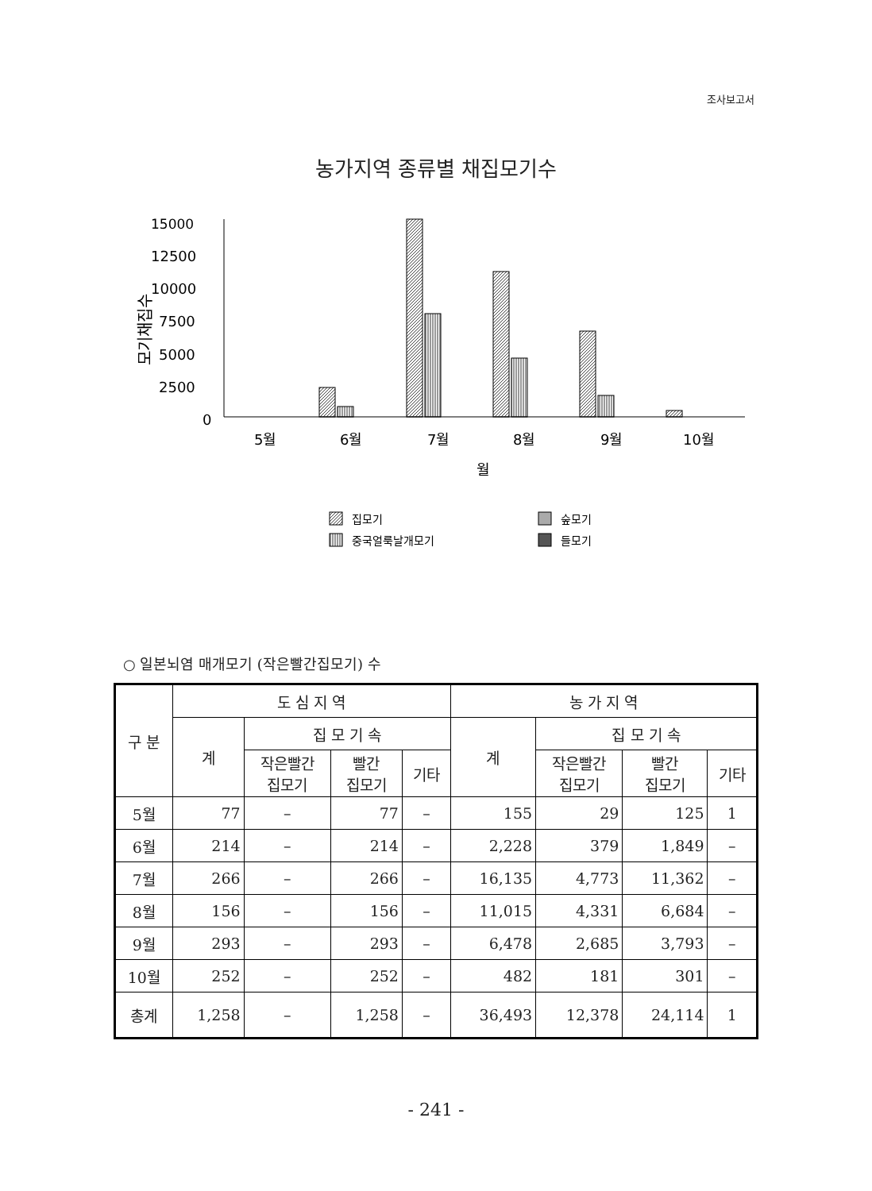조사보고서
농가지역 종류별 채집모기수
15000
12500
10000
7500
5000
2500
0
모기채집수
5월
6월
7월
8월
9월
10월
월
집모기
숲모기
중국얼룩날개모기
들모기
○ 일본뇌염 매개모기 (작은빨간집모기) 수
| 구 분 | 도 심 지 역 | | | | 농 가 지 역 | | | |
| --- | --- | --- | --- | --- | --- | --- | --- | --- |
| | 계 | 집 모 기 속 | | | 계 | 집 모 기 속 | | |
| | | 작은빨간 집모기 | 빨간 집모기 | 기타 | | 작은빨간 집모기 | 빨간 집모기 | 기타 |
| 5월 | 77 | – | 77 | – | 155 | 29 | 125 | 1 |
| 6월 | 214 | – | 214 | – | 2,228 | 379 | 1,849 | – |
| 7월 | 266 | – | 266 | – | 16,135 | 4,773 | 11,362 | – |
| 8월 | 156 | – | 156 | – | 11,015 | 4,331 | 6,684 | – |
| 9월 | 293 | – | 293 | – | 6,478 | 2,685 | 3,793 | – |
| 10월 | 252 | – | 252 | – | 482 | 181 | 301 | – |
| 총계 | 1,258 | – | 1,258 | – | 36,493 | 12,378 | 24,114 | 1 |
- 241 -